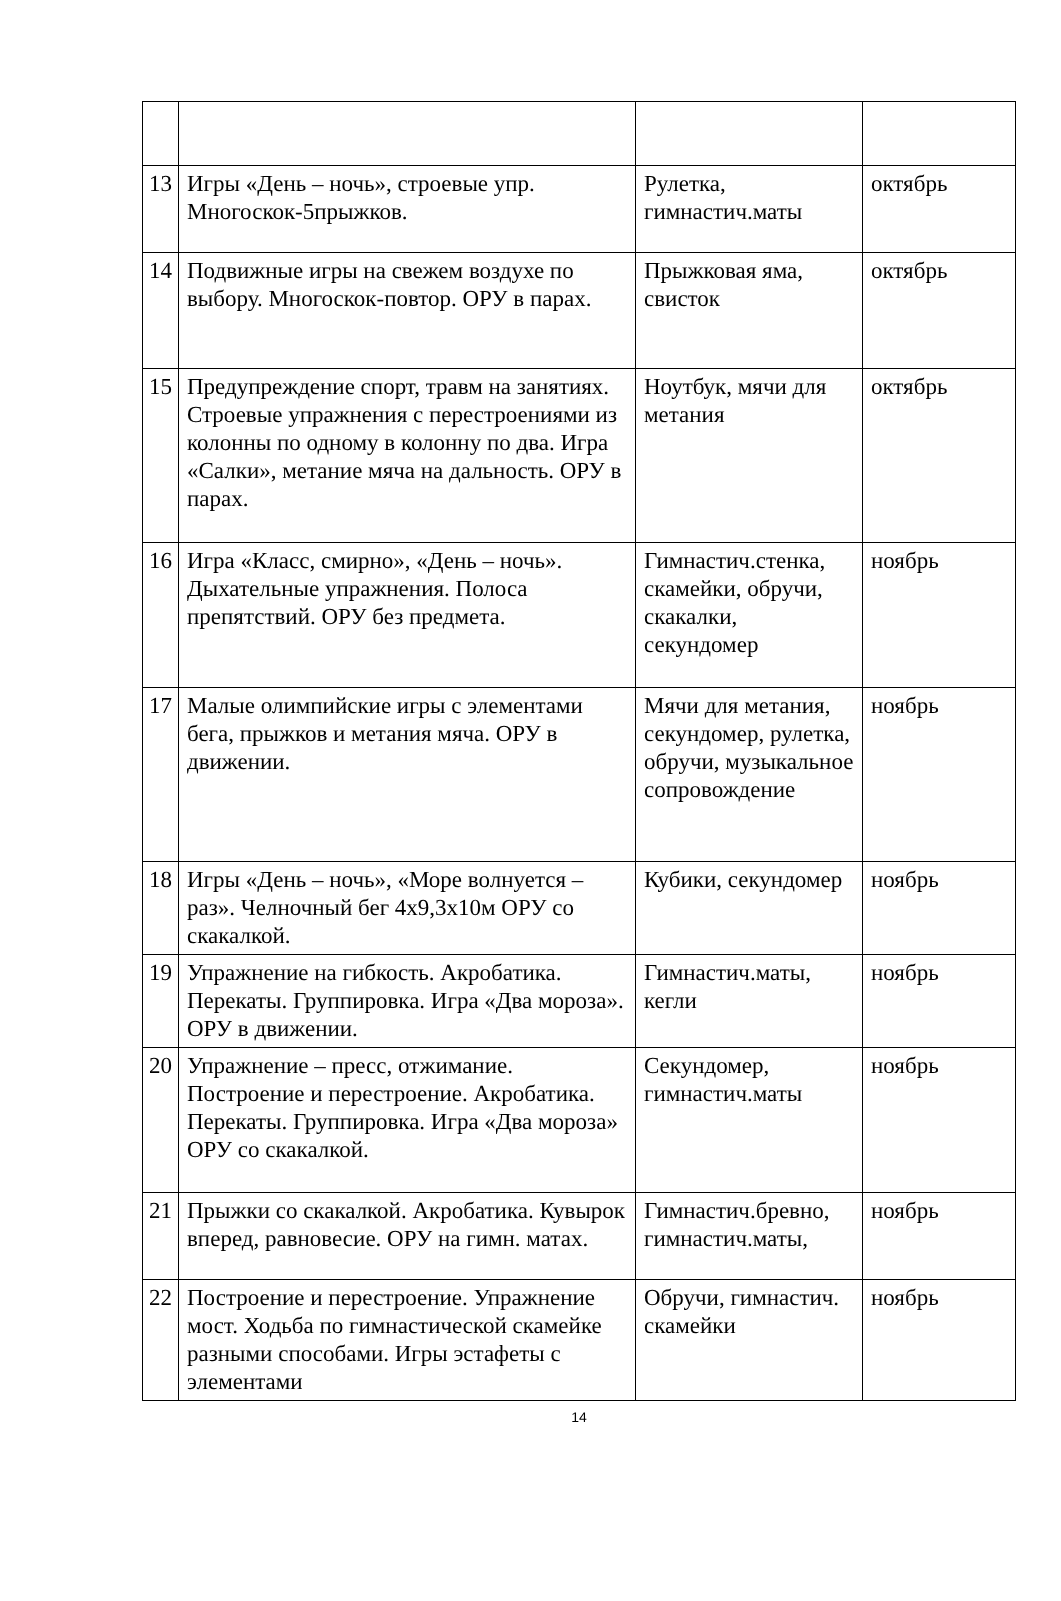| 13 | Игры «День – ночь», строевые упр. Многоскок-5прыжков. | Рулетка, гимнастич.маты | октябрь |
| 14 | Подвижные игры на свежем воздухе по выбору. Многоскок-повтор. ОРУ в парах. | Прыжковая яма, свисток | октябрь |
| 15 | Предупреждение спорт, травм на занятиях. Строевые упражнения с перестроениями из колонны по одному в колонну по два. Игра «Салки», метание мяча на дальность. ОРУ в парах. | Ноутбук, мячи для метания | октябрь |
| 16 | Игра «Класс, смирно», «День – ночь». Дыхательные упражнения. Полоса препятствий. ОРУ без предмета. | Гимнастич.стенка, скамейки, обручи, скакалки, секундомер | ноябрь |
| 17 | Малые олимпийские игры с элементами бега, прыжков и метания мяча. ОРУ в движении. | Мячи для метания, секундомер, рулетка, обручи, музыкальное сопровождение | ноябрь |
| 18 | Игры «День – ночь», «Море волнуется – раз». Челночный бег 4х9,3х10м ОРУ со скакалкой. | Кубики, секундомер | ноябрь |
| 19 | Упражнение на гибкость. Акробатика. Перекаты. Группировка. Игра «Два мороза». ОРУ в движении. | Гимнастич.маты, кегли | ноябрь |
| 20 | Упражнение – пресс, отжимание. Построение и перестроение. Акробатика. Перекаты. Группировка. Игра «Два мороза» ОРУ со скакалкой. | Секундомер, гимнастич.маты | ноябрь |
| 21 | Прыжки со скакалкой. Акробатика. Кувырок вперед, равновесие. ОРУ на гимн. матах. | Гимнастич.бревно, гимнастич.маты, | ноябрь |
| 22 | Построение и перестроение. Упражнение мост. Ходьба по гимнастической скамейке разными способами. Игры эстафеты с элементами | Обручи, гимнастич. скамейки | ноябрь |
14